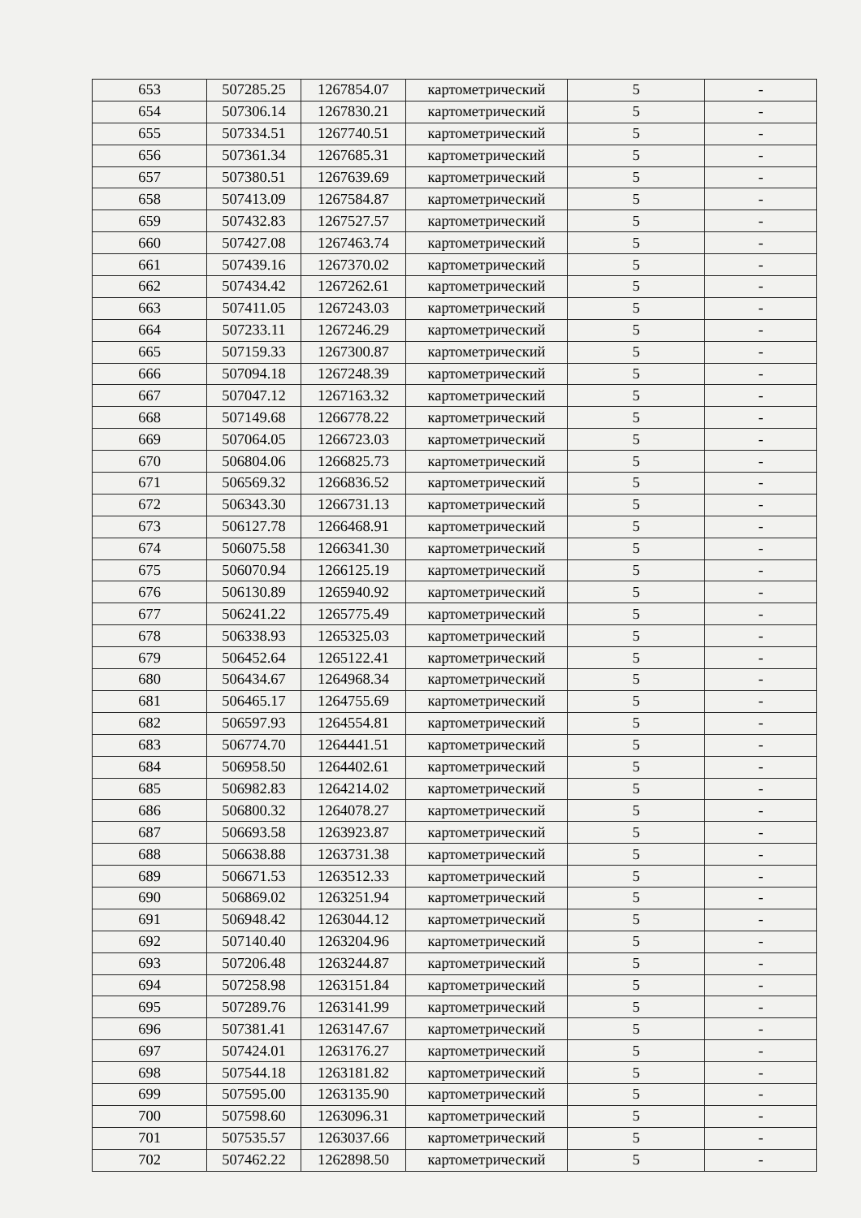| 653 | 507285.25 | 1267854.07 | картометрический | 5 | - |
| 654 | 507306.14 | 1267830.21 | картометрический | 5 | - |
| 655 | 507334.51 | 1267740.51 | картометрический | 5 | - |
| 656 | 507361.34 | 1267685.31 | картометрический | 5 | - |
| 657 | 507380.51 | 1267639.69 | картометрический | 5 | - |
| 658 | 507413.09 | 1267584.87 | картометрический | 5 | - |
| 659 | 507432.83 | 1267527.57 | картометрический | 5 | - |
| 660 | 507427.08 | 1267463.74 | картометрический | 5 | - |
| 661 | 507439.16 | 1267370.02 | картометрический | 5 | - |
| 662 | 507434.42 | 1267262.61 | картометрический | 5 | - |
| 663 | 507411.05 | 1267243.03 | картометрический | 5 | - |
| 664 | 507233.11 | 1267246.29 | картометрический | 5 | - |
| 665 | 507159.33 | 1267300.87 | картометрический | 5 | - |
| 666 | 507094.18 | 1267248.39 | картометрический | 5 | - |
| 667 | 507047.12 | 1267163.32 | картометрический | 5 | - |
| 668 | 507149.68 | 1266778.22 | картометрический | 5 | - |
| 669 | 507064.05 | 1266723.03 | картометрический | 5 | - |
| 670 | 506804.06 | 1266825.73 | картометрический | 5 | - |
| 671 | 506569.32 | 1266836.52 | картометрический | 5 | - |
| 672 | 506343.30 | 1266731.13 | картометрический | 5 | - |
| 673 | 506127.78 | 1266468.91 | картометрический | 5 | - |
| 674 | 506075.58 | 1266341.30 | картометрический | 5 | - |
| 675 | 506070.94 | 1266125.19 | картометрический | 5 | - |
| 676 | 506130.89 | 1265940.92 | картометрический | 5 | - |
| 677 | 506241.22 | 1265775.49 | картометрический | 5 | - |
| 678 | 506338.93 | 1265325.03 | картометрический | 5 | - |
| 679 | 506452.64 | 1265122.41 | картометрический | 5 | - |
| 680 | 506434.67 | 1264968.34 | картометрический | 5 | - |
| 681 | 506465.17 | 1264755.69 | картометрический | 5 | - |
| 682 | 506597.93 | 1264554.81 | картометрический | 5 | - |
| 683 | 506774.70 | 1264441.51 | картометрический | 5 | - |
| 684 | 506958.50 | 1264402.61 | картометрический | 5 | - |
| 685 | 506982.83 | 1264214.02 | картометрический | 5 | - |
| 686 | 506800.32 | 1264078.27 | картометрический | 5 | - |
| 687 | 506693.58 | 1263923.87 | картометрический | 5 | - |
| 688 | 506638.88 | 1263731.38 | картометрический | 5 | - |
| 689 | 506671.53 | 1263512.33 | картометрический | 5 | - |
| 690 | 506869.02 | 1263251.94 | картометрический | 5 | - |
| 691 | 506948.42 | 1263044.12 | картометрический | 5 | - |
| 692 | 507140.40 | 1263204.96 | картометрический | 5 | - |
| 693 | 507206.48 | 1263244.87 | картометрический | 5 | - |
| 694 | 507258.98 | 1263151.84 | картометрический | 5 | - |
| 695 | 507289.76 | 1263141.99 | картометрический | 5 | - |
| 696 | 507381.41 | 1263147.67 | картометрический | 5 | - |
| 697 | 507424.01 | 1263176.27 | картометрический | 5 | - |
| 698 | 507544.18 | 1263181.82 | картометрический | 5 | - |
| 699 | 507595.00 | 1263135.90 | картометрический | 5 | - |
| 700 | 507598.60 | 1263096.31 | картометрический | 5 | - |
| 701 | 507535.57 | 1263037.66 | картометрический | 5 | - |
| 702 | 507462.22 | 1262898.50 | картометрический | 5 | - |